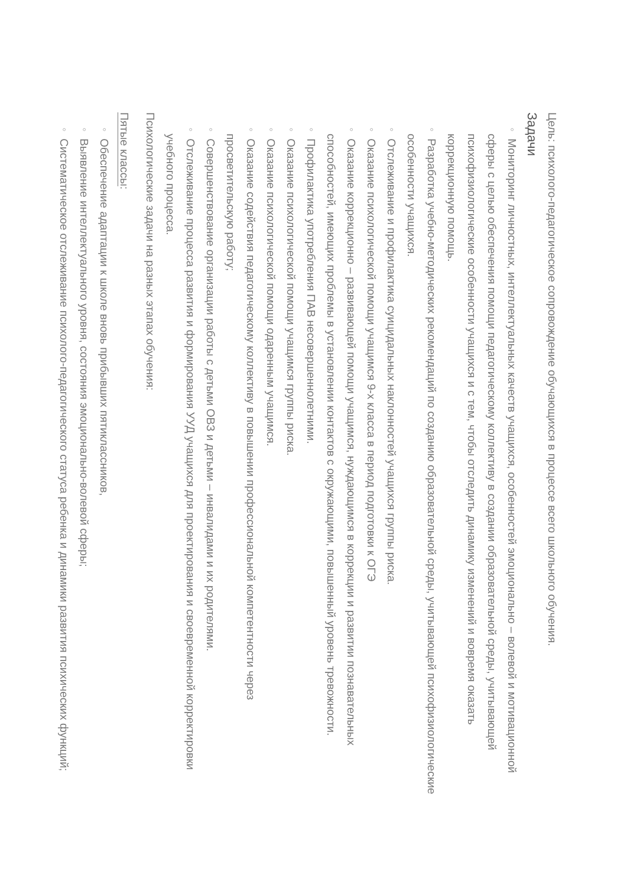Цель: психолого-педагогическое сопровождение обучающихся в процессе всего школьного обучения.
Задачи
◦ Мониторинг личностных, интеллектуальных качеств учащихся, особенностей эмоционально – волевой и мотивационной сферы с целью обеспечения помощи педагогическому коллективу в создании образовательной среды, учитывающей психофизиологические особенности учащихся и с тем, чтобы отследить динамику изменений и вовремя оказать коррекционную помощь.
◦ Разработка учебно-методических рекомендаций по созданию образовательной среды, учитывающей психофизиологические особенности учащихся.
◦ Отслеживание и профилактика суицидальных наклонностей учащихся группы риска.
◦ Оказание психологической помощи учащимся 9-х класса в период подготовки к ОГЭ
◦ Оказание коррекционно – развивающей помощи учащимся, нуждающимся в коррекции и развитии познавательных способностей, имеющих проблемы в установлении контактов с окружающими, повышенный уровень тревожности.
◦ Профилактика употребления ПАВ несовершеннолетними.
◦ Оказание психологической помощи учащимся группы риска.
◦ Оказание психологической помощи одаренным учащимся.
◦ Оказание содействия педагогическому коллективу в повышении профессиональной компетентности через просветительскую работу;
◦ Совершенствование организации работы с детьми ОВЗ и детьми – инвалидами и их родителями.
◦ Отслеживание процесса развития и формирования УУД учащихся для проектирования и своевременной корректировки учебного процесса.
Психологические задачи на разных этапах обучения:
Пятые классы:
◦ Обеспечение адаптации к школе вновь прибывших пятиклассников,
◦ Выявление интеллектуального уровня, состояния эмоционально-волевой сферы;
◦ Систематическое отслеживание психолого-педагогического статуса ребенка и динамики развития психических функций;